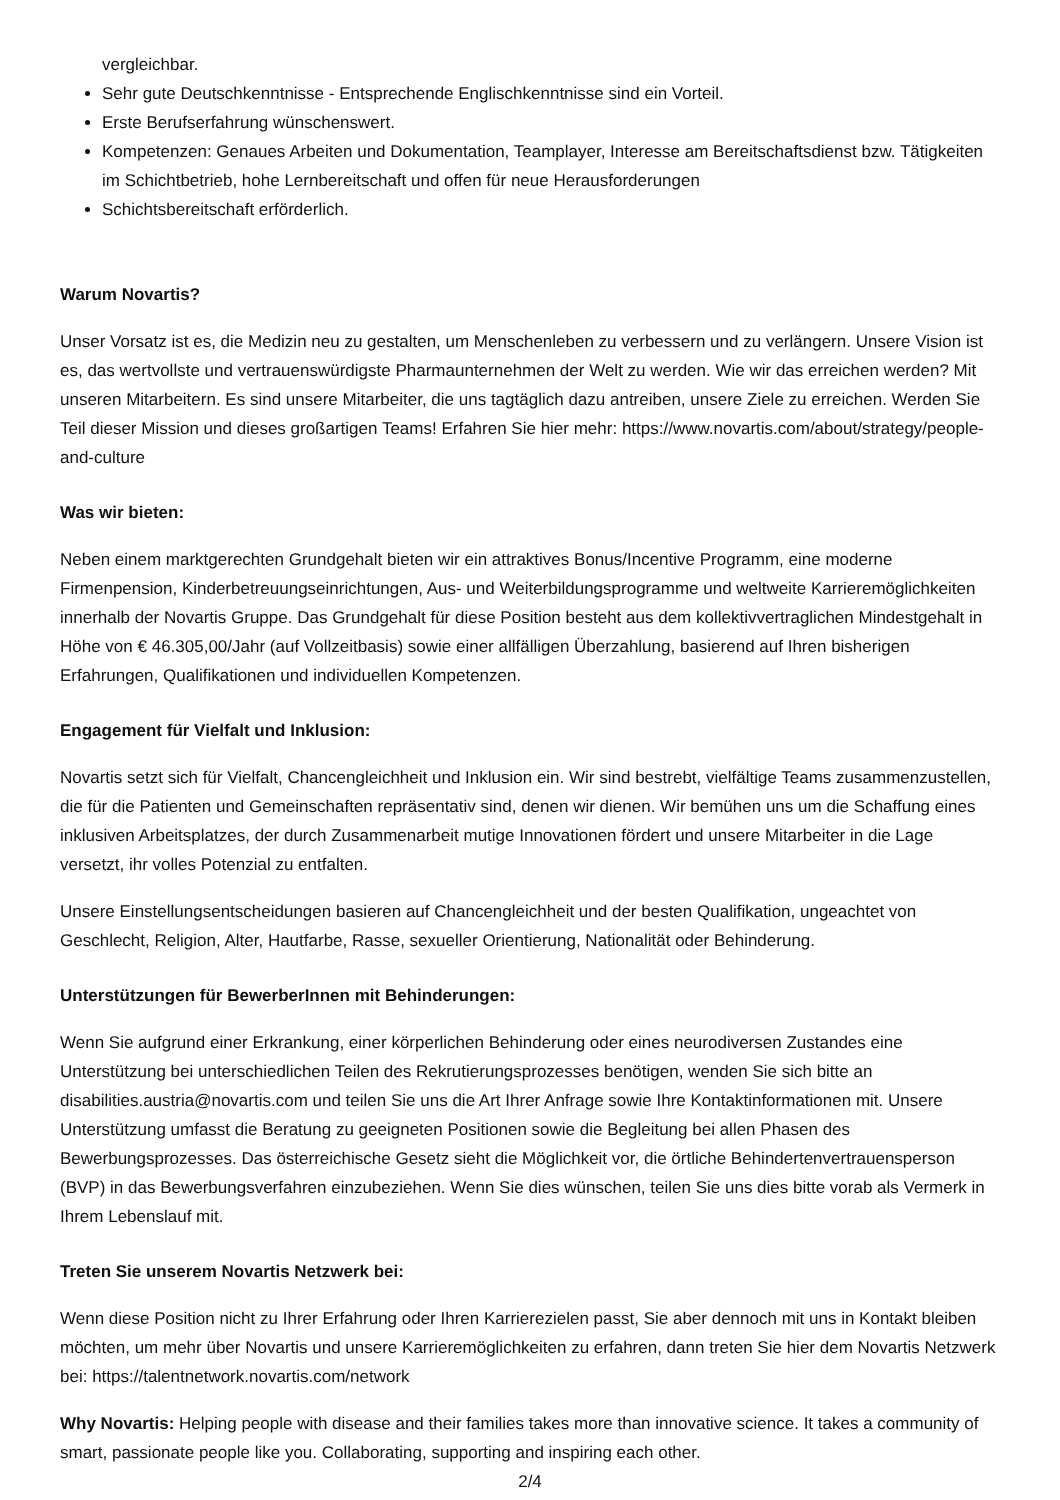vergleichbar.
Sehr gute Deutschkenntnisse - Entsprechende Englischkenntnisse sind ein Vorteil.
Erste Berufserfahrung wünschenswert.
Kompetenzen: Genaues Arbeiten und Dokumentation, Teamplayer, Interesse am Bereitschaftsdienst bzw. Tätigkeiten im Schichtbetrieb, hohe Lernbereitschaft und offen für neue Herausforderungen
Schichtsbereitschaft erförderlich.
Warum Novartis?
Unser Vorsatz ist es, die Medizin neu zu gestalten, um Menschenleben zu verbessern und zu verlängern. Unsere Vision ist es, das wertvollste und vertrauenswürdigste Pharmaunternehmen der Welt zu werden. Wie wir das erreichen werden? Mit unseren Mitarbeitern. Es sind unsere Mitarbeiter, die uns tagtäglich dazu antreiben, unsere Ziele zu erreichen. Werden Sie Teil dieser Mission und dieses großartigen Teams! Erfahren Sie hier mehr: https://www.novartis.com/about/strategy/people-and-culture
Was wir bieten:
Neben einem marktgerechten Grundgehalt bieten wir ein attraktives Bonus/Incentive Programm, eine moderne Firmenpension, Kinderbetreuungseinrichtungen, Aus- und Weiterbildungsprogramme und weltweite Karrieremöglichkeiten innerhalb der Novartis Gruppe. Das Grundgehalt für diese Position besteht aus dem kollektivvertraglichen Mindestgehalt in Höhe von € 46.305,00/Jahr (auf Vollzeitbasis) sowie einer allfälligen Überzahlung, basierend auf Ihren bisherigen Erfahrungen, Qualifikationen und individuellen Kompetenzen.
Engagement für Vielfalt und Inklusion:
Novartis setzt sich für Vielfalt, Chancengleichheit und Inklusion ein. Wir sind bestrebt, vielfältige Teams zusammenzustellen, die für die Patienten und Gemeinschaften repräsentativ sind, denen wir dienen. Wir bemühen uns um die Schaffung eines inklusiven Arbeitsplatzes, der durch Zusammenarbeit mutige Innovationen fördert und unsere Mitarbeiter in die Lage versetzt, ihr volles Potenzial zu entfalten.
Unsere Einstellungsentscheidungen basieren auf Chancengleichheit und der besten Qualifikation, ungeachtet von Geschlecht, Religion, Alter, Hautfarbe, Rasse, sexueller Orientierung, Nationalität oder Behinderung.
Unterstützungen für BewerberInnen mit Behinderungen:
Wenn Sie aufgrund einer Erkrankung, einer körperlichen Behinderung oder eines neurodiversen Zustandes eine Unterstützung bei unterschiedlichen Teilen des Rekrutierungsprozesses benötigen, wenden Sie sich bitte an disabilities.austria@novartis.com und teilen Sie uns die Art Ihrer Anfrage sowie Ihre Kontaktinformationen mit. Unsere Unterstützung umfasst die Beratung zu geeigneten Positionen sowie die Begleitung bei allen Phasen des Bewerbungsprozesses. Das österreichische Gesetz sieht die Möglichkeit vor, die örtliche Behindertenvertrauensperson (BVP) in das Bewerbungsverfahren einzubeziehen. Wenn Sie dies wünschen, teilen Sie uns dies bitte vorab als Vermerk in Ihrem Lebenslauf mit.
Treten Sie unserem Novartis Netzwerk bei:
Wenn diese Position nicht zu Ihrer Erfahrung oder Ihren Karrierezielen passt, Sie aber dennoch mit uns in Kontakt bleiben möchten, um mehr über Novartis und unsere Karrieremöglichkeiten zu erfahren, dann treten Sie hier dem Novartis Netzwerk bei: https://talentnetwork.novartis.com/network
Why Novartis: Helping people with disease and their families takes more than innovative science. It takes a community of smart, passionate people like you. Collaborating, supporting and inspiring each other.
2/4